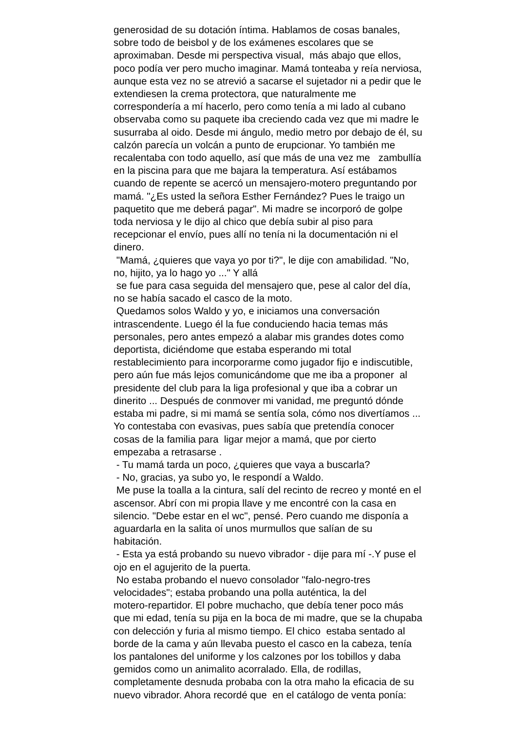generosidad de su dotación íntima. Hablamos de cosas banales,
sobre todo de beisbol y de los exámenes escolares que se
aproximaban. Desde mi perspectiva visual, más abajo que ellos,
poco podía ver pero mucho imaginar. Mamá tonteaba y reía nerviosa,
aunque esta vez no se atrevió a sacarse el sujetador ni a pedir que le
extendiesen la crema protectora, que naturalmente me
correspondería a mí hacerlo, pero como tenía a mi lado al cubano
observaba como su paquete iba creciendo cada vez que mi madre le
susurraba al oido. Desde mi ángulo, medio metro por debajo de él, su
calzón parecía un volcán a punto de erupcionar. Yo también me
recalentaba con todo aquello, así que más de una vez me zambullía
en la piscina para que me bajara la temperatura. Así estábamos
cuando de repente se acercó un mensajero-motero preguntando por
mamá. "¿Es usted la señora Esther Fernández? Pues le traigo un
paquetito que me deberá pagar". Mi madre se incorporó de golpe
toda nerviosa y le dijo al chico que debía subir al piso para
recepcionar el envío, pues allí no tenía ni la documentación ni el
dinero.
"Mamá, ¿quieres que vaya yo por ti?", le dije con amabilidad. "No,
no, hijito, ya lo hago yo ..." Y allá
se fue para casa seguida del mensajero que, pese al calor del día,
no se había sacado el casco de la moto.
Quedamos solos Waldo y yo, e iniciamos una conversación
intrascendente. Luego él la fue conduciendo hacia temas más
personales, pero antes empezó a alabar mis grandes dotes como
deportista, diciéndome que estaba esperando mi total
restablecimiento para incorporarme como jugador fijo e indiscutible,
pero aún fue más lejos comunicándome que me iba a proponer al
presidente del club para la liga profesional y que iba a cobrar un
dinerito ... Después de conmover mi vanidad, me preguntó dónde
estaba mi padre, si mi mamá se sentía sola, cómo nos divertíamos ...
Yo contestaba con evasivas, pues sabía que pretendía conocer
cosas de la familia para ligar mejor a mamá, que por cierto
empezaba a retrasarse .
- Tu mamá tarda un poco, ¿quieres que vaya a buscarla?
- No, gracias, ya subo yo, le respondí a Waldo.
Me puse la toalla a la cintura, salí del recinto de recreo y monté en el
ascensor. Abrí con mi propia llave y me encontré con la casa en
silencio. "Debe estar en el wc", pensé. Pero cuando me disponía a
aguardarla en la salita oí unos murmullos que salían de su
habitación.
- Esta ya está probando su nuevo vibrador - dije para mí -.Y puse el
ojo en el agujerito de la puerta.
No estaba probando el nuevo consolador "falo-negro-tres
velocidades"; estaba probando una polla auténtica, la del
motero-repartidor. El pobre muchacho, que debía tener poco más
que mi edad, tenía su pija en la boca de mi madre, que se la chupaba
con delección y furia al mismo tiempo. El chico estaba sentado al
borde de la cama y aún llevaba puesto el casco en la cabeza, tenía
los pantalones del uniforme y los calzones por los tobillos y daba
gemidos como un animalito acorralado. Ella, de rodillas,
completamente desnuda probaba con la otra maho la eficacia de su
nuevo vibrador. Ahora recordé que en el catálogo de venta ponía: